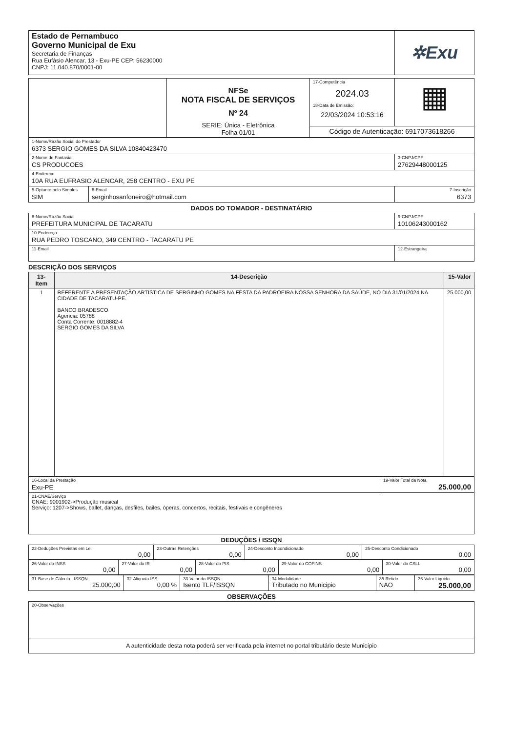| Estado de Pernambuco Governo Municipal de Exu Secretaria de Finanças Rua Eufásio Alencar, 13 - Exu-PE CEP: 56230000 CNPJ: 11.040.870/0001-00 | ✲Exu |
| | NFSe NOTA FISCAL DE SERVIÇOS Nº 24 SERIE: Única - Eletrônica Folha 01/01 | 17-Competência 2024.03 18-Data de Emissão: 22/03/2024 10:53:16 | ▦ |
| | | Código de Autenticação: 6917073618266 | |
| 1-Nome/Razão Social do Prestador 6373 SERGIO GOMES DA SILVA 10840423470 | | |
| 2-Nome de Fantasia CS PRODUCOES | | 3-CNPJ/CPF 27629448000125 |
| 4-Endereço 10A RUA EUFRASIO ALENCAR, 258 CENTRO - EXU PE | | |
| 5-Optante pelo Simples SIM | 6-Email serginhosanfoneiro@hotmail.com | 7-Inscrição 6373 |
DADOS DO TOMADOR - DESTINATÁRIO
| 8-Nome/Razão Social PREFEITURA MUNICIPAL DE TACARATU | 9-CNPJ/CPF 10106243000162 |
| 10-Endereço RUA PEDRO TOSCANO, 349 CENTRO - TACARATU PE | |
| 11-Email | 12-Estrangeira |
DESCRIÇÃO DOS SERVIÇOS
| 13-Item | 14-Descrição | 15-Valor |
| --- | --- | --- |
| 1 | REFERENTE A PRESENTAÇÃO ARTISTICA DE SERGINHO GOMES NA FESTA DA PADROEIRA NOSSA SENHORA DA SAÚDE, NO DIA 31/01/2024 NA CIDADE DE TACARATU-PE. BANCO BRADESCO Agencia: 05788 Conta Corrente: 0018882-4 SERGIO GOMES DA SILVA | 25.000,00 |
| 16-Local da Prestação Exu-PE | 19-Valor Total da Nota 25.000,00 |
| 21-CNAE/Serviço CNAE: 9001902->Produção musical Serviço: 1207->Shows, ballet, danças, desfiles, bailes, óperas, concertos, recitais, festivais e congêneres | |
DEDUÇÕES / ISSQN
| 22-Deduções Previstas em Lei 0,00 | 23-Outras Retenções 0,00 | 24-Desconto Incondicionado 0,00 | 25-Desconto Condicionado 0,00 |
| 26-Valor do INSS 0,00 | 27-Valor do IR 0,00 | 28-Valor do PIS 0,00 | 29-Valor do COFINS 0,00 | 30-Valor do CSLL 0,00 |
| 31-Base de Cálculo - ISSQN 25.000,00 | 32-Aliquota ISS 0,00 % | 33-Valor do ISSQN Isento TLF/ISSQN | 34-Modalidade Tributado no Municipio | 35-Retido NAO | 36-Valor Liquido 25.000,00 |
OBSERVAÇÕES
| 20-Observações |
| A autenticidade desta nota poderá ser verificada pela internet no portal tributário deste Município |